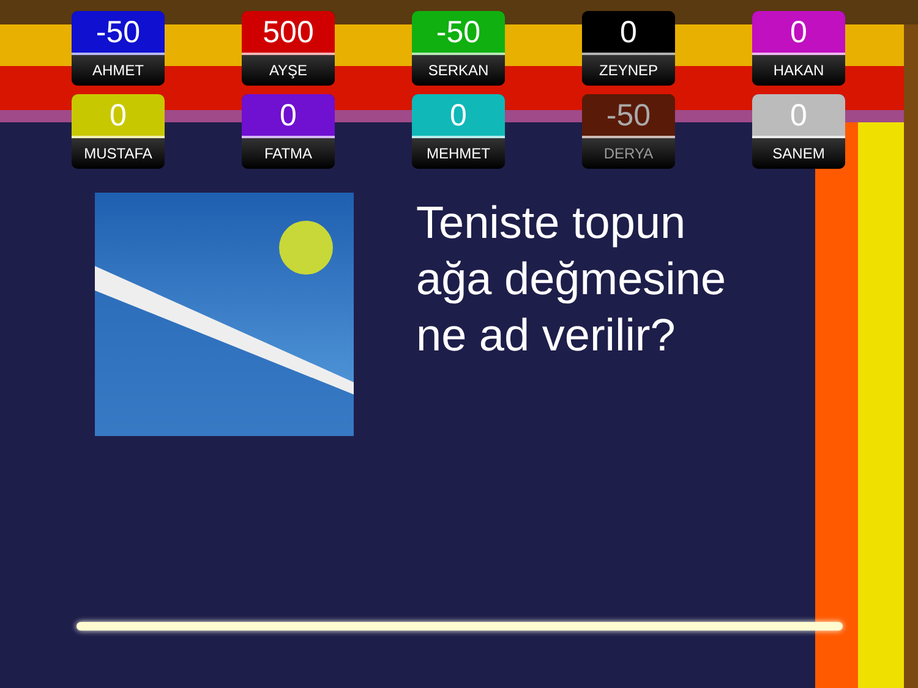-50
AHMET
500
AYŞE
-50
SERKAN
0
ZEYNEP
0
HAKAN
0
MUSTAFA
0
FATMA
0
MEHMET
-50
DERYA
0
SANEM
Teniste topun
ağa değmesine
ne ad verilir?